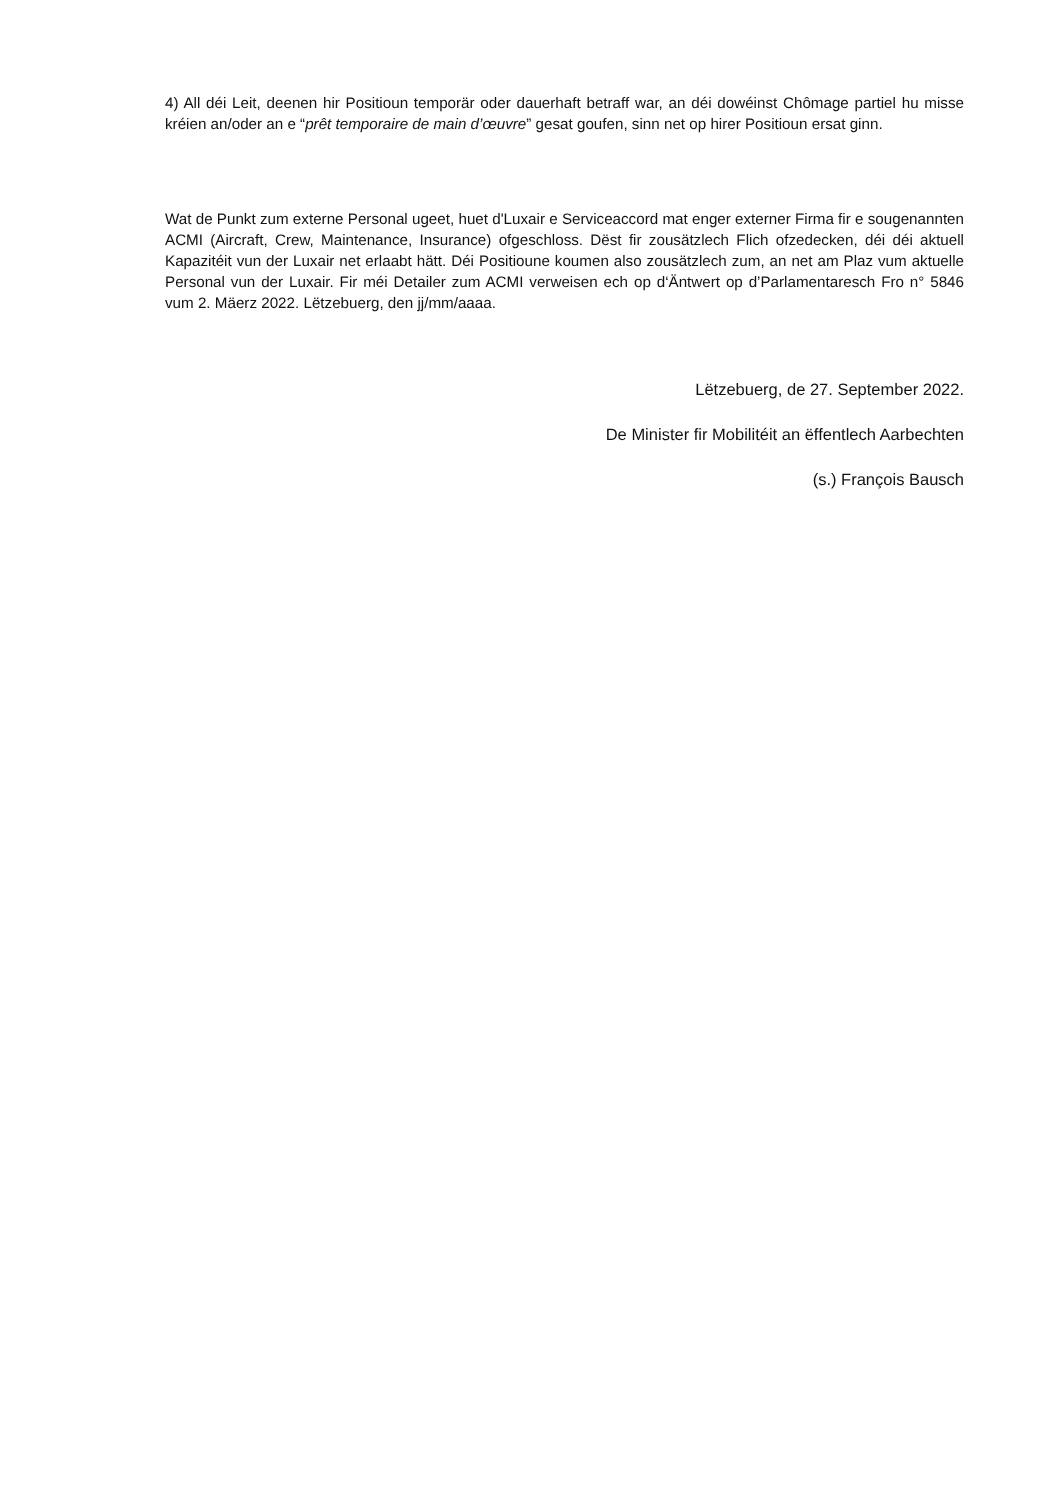4) All déi Leit, deenen hir Positioun temporär oder dauerhaft betraff war, an déi dowéinst Chômage partiel hu misse kréien an/oder an e “prêt temporaire de main d’œuvre” gesat goufen, sinn net op hirer Positioun ersat ginn.
Wat de Punkt zum externe Personal ugeet, huet d'Luxair e Serviceaccord mat enger externer Firma fir e sougenannten ACMI (Aircraft, Crew, Maintenance, Insurance) ofgeschloss. Dëst fir zousätzlech Flich ofzedecken, déi déi aktuell Kapazitéit vun der Luxair net erlaabt hätt. Déi Positioune koumen also zousätzlech zum, an net am Plaz vum aktuelle Personal vun der Luxair. Fir méi Detailer zum ACMI verweisen ech op d‘Äntwert op d’Parlamentaresch Fro n° 5846 vum 2. Mäerz 2022. Lëtzebuerg, den jj/mm/aaaa.
Lëtzebuerg, de 27. September 2022.
De Minister fir Mobilitéit an ëffentlech Aarbechten
(s.) François Bausch